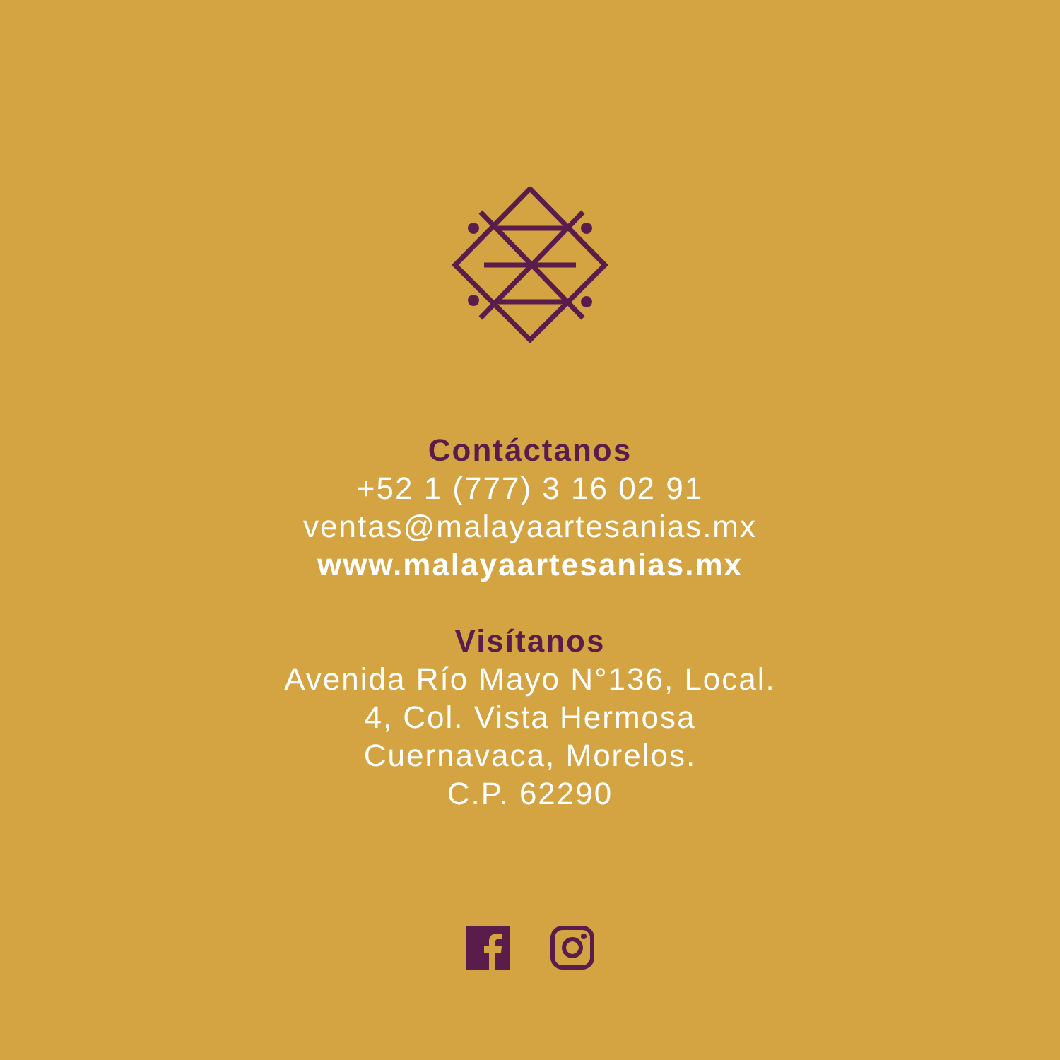Contáctanos
+52 1 (777) 3 16 02 91
ventas@malayaartesanias.mx
www.malayaartesanias.mx
Visítanos
Avenida Río Mayo N°136, Local.
4, Col. Vista Hermosa
Cuernavaca, Morelos.
C.P. 62290